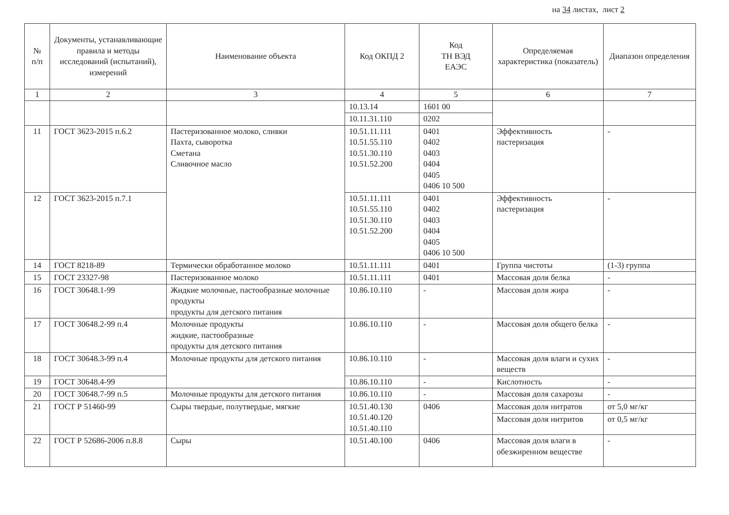на 34 листах, лист 2
| № п/п | Документы, устанавливающие правила и методы исследований (испытаний), измерений | Наименование объекта | Код ОКПД 2 | Код ТН ВЭД ЕАЭС | Определяемая характеристика (показатель) | Диапазон определения |
| --- | --- | --- | --- | --- | --- | --- |
| 1 | 2 | 3 | 4 | 5 | 6 | 7 |
| | | | 10.13.14 | 1601 00 | | |
| | | | 10.11.31.110 | 0202 | | |
| 11 | ГОСТ 3623-2015 п.6.2 | Пастеризованное молоко, сливки Пахта, сыворотка Сметана Сливочное масло | 10.51.11.111 10.51.55.110 10.51.30.110 10.51.52.200 | 0401 0402 0403 0404 0405 0406 10 500 | Эффективность пастеризация | - |
| 12 | ГОСТ 3623-2015 п.7.1 | | 10.51.11.111 10.51.55.110 10.51.30.110 10.51.52.200 | 0401 0402 0403 0404 0405 0406 10 500 | Эффективность пастеризация | - |
| 14 | ГОСТ 8218-89 | Термически обработанное молоко | 10.51.11.111 | 0401 | Группа чистоты | (1-3) группа |
| 15 | ГОСТ 23327-98 | Пастеризованное молоко | 10.51.11.111 | 0401 | Массовая доля белка | - |
| 16 | ГОСТ 30648.1-99 | Жидкие молочные, пастообразные молочные продукты продукты для детского питания | 10.86.10.110 | - | Массовая доля жира | - |
| 17 | ГОСТ 30648.2-99 п.4 | Молочные продукты жидкие, пастообразные продукты для детского питания | 10.86.10.110 | - | Массовая доля общего белка | - |
| 18 | ГОСТ 30648.3-99 п.4 | Молочные продукты для детского питания | 10.86.10.110 | - | Массовая доля влаги и сухих веществ | - |
| 19 | ГОСТ 30648.4-99 | | 10.86.10.110 | - | Кислотность | - |
| 20 | ГОСТ 30648.7-99 п.5 | Молочные продукты для детского питания | 10.86.10.110 | - | Массовая доля сахарозы | - |
| 21 | ГОСТ Р 51460-99 | Сыры твердые, полутвердые, мягкие | 10.51.40.130 10.51.40.120 10.51.40.110 | 0406 | Массовая доля нитратов | от 5,0 мг/кг |
| | | | | | Массовая доля нитритов | от 0,5 мг/кг |
| 22 | ГОСТ Р 52686-2006 п.8.8 | Сыры | 10.51.40.100 | 0406 | Массовая доля влаги в обезжиренном веществе | - |